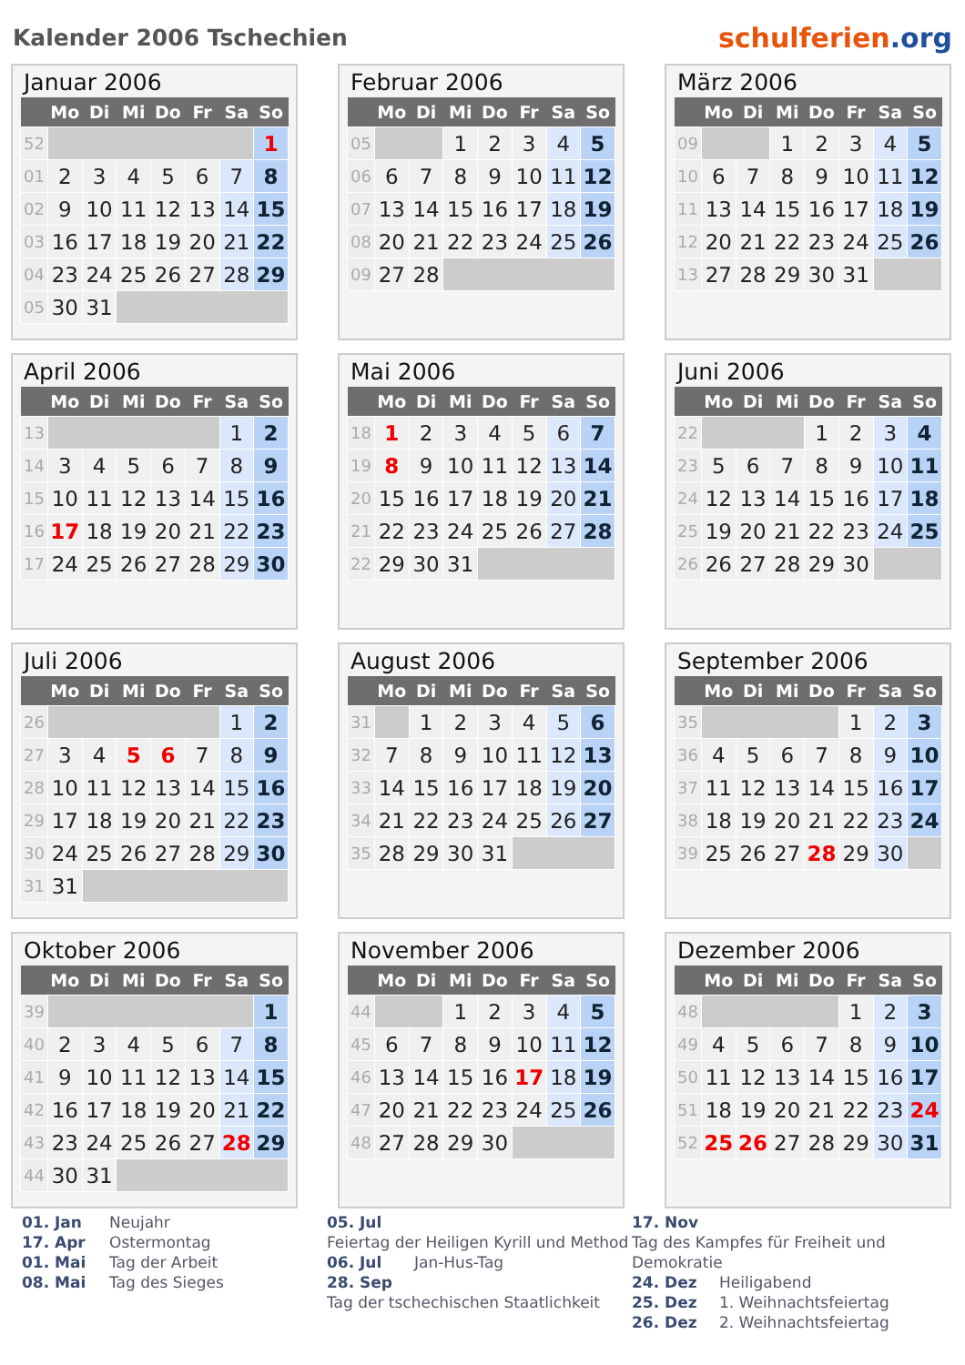Kalender 2006 Tschechien
schulferien.org
Januar 2006
| | Mo | Di | Mi | Do | Fr | Sa | So |
| --- | --- | --- | --- | --- | --- | --- | --- |
| 52 | | | | | | | 1 |
| 01 | 2 | 3 | 4 | 5 | 6 | 7 | 8 |
| 02 | 9 | 10 | 11 | 12 | 13 | 14 | 15 |
| 03 | 16 | 17 | 18 | 19 | 20 | 21 | 22 |
| 04 | 23 | 24 | 25 | 26 | 27 | 28 | 29 |
| 05 | 30 | 31 | | | | | |
Februar 2006
| | Mo | Di | Mi | Do | Fr | Sa | So |
| --- | --- | --- | --- | --- | --- | --- | --- |
| 05 | | | 1 | 2 | 3 | 4 | 5 |
| 06 | 6 | 7 | 8 | 9 | 10 | 11 | 12 |
| 07 | 13 | 14 | 15 | 16 | 17 | 18 | 19 |
| 08 | 20 | 21 | 22 | 23 | 24 | 25 | 26 |
| 09 | 27 | 28 | | | | | |
März 2006
| | Mo | Di | Mi | Do | Fr | Sa | So |
| --- | --- | --- | --- | --- | --- | --- | --- |
| 09 | | | 1 | 2 | 3 | 4 | 5 |
| 10 | 6 | 7 | 8 | 9 | 10 | 11 | 12 |
| 11 | 13 | 14 | 15 | 16 | 17 | 18 | 19 |
| 12 | 20 | 21 | 22 | 23 | 24 | 25 | 26 |
| 13 | 27 | 28 | 29 | 30 | 31 | | |
April 2006
| | Mo | Di | Mi | Do | Fr | Sa | So |
| --- | --- | --- | --- | --- | --- | --- | --- |
| 13 | | | | | | 1 | 2 |
| 14 | 3 | 4 | 5 | 6 | 7 | 8 | 9 |
| 15 | 10 | 11 | 12 | 13 | 14 | 15 | 16 |
| 16 | 17 | 18 | 19 | 20 | 21 | 22 | 23 |
| 17 | 24 | 25 | 26 | 27 | 28 | 29 | 30 |
Mai 2006
| | Mo | Di | Mi | Do | Fr | Sa | So |
| --- | --- | --- | --- | --- | --- | --- | --- |
| 18 | 1 | 2 | 3 | 4 | 5 | 6 | 7 |
| 19 | 8 | 9 | 10 | 11 | 12 | 13 | 14 |
| 20 | 15 | 16 | 17 | 18 | 19 | 20 | 21 |
| 21 | 22 | 23 | 24 | 25 | 26 | 27 | 28 |
| 22 | 29 | 30 | 31 | | | | |
Juni 2006
| | Mo | Di | Mi | Do | Fr | Sa | So |
| --- | --- | --- | --- | --- | --- | --- | --- |
| 22 | | | | 1 | 2 | 3 | 4 |
| 23 | 5 | 6 | 7 | 8 | 9 | 10 | 11 |
| 24 | 12 | 13 | 14 | 15 | 16 | 17 | 18 |
| 25 | 19 | 20 | 21 | 22 | 23 | 24 | 25 |
| 26 | 26 | 27 | 28 | 29 | 30 | | |
Juli 2006
| | Mo | Di | Mi | Do | Fr | Sa | So |
| --- | --- | --- | --- | --- | --- | --- | --- |
| 26 | | | | | | 1 | 2 |
| 27 | 3 | 4 | 5 | 6 | 7 | 8 | 9 |
| 28 | 10 | 11 | 12 | 13 | 14 | 15 | 16 |
| 29 | 17 | 18 | 19 | 20 | 21 | 22 | 23 |
| 30 | 24 | 25 | 26 | 27 | 28 | 29 | 30 |
| 31 | 31 | | | | | | |
August 2006
| | Mo | Di | Mi | Do | Fr | Sa | So |
| --- | --- | --- | --- | --- | --- | --- | --- |
| 31 | | 1 | 2 | 3 | 4 | 5 | 6 |
| 32 | 7 | 8 | 9 | 10 | 11 | 12 | 13 |
| 33 | 14 | 15 | 16 | 17 | 18 | 19 | 20 |
| 34 | 21 | 22 | 23 | 24 | 25 | 26 | 27 |
| 35 | 28 | 29 | 30 | 31 | | | |
September 2006
| | Mo | Di | Mi | Do | Fr | Sa | So |
| --- | --- | --- | --- | --- | --- | --- | --- |
| 35 | | | | | 1 | 2 | 3 |
| 36 | 4 | 5 | 6 | 7 | 8 | 9 | 10 |
| 37 | 11 | 12 | 13 | 14 | 15 | 16 | 17 |
| 38 | 18 | 19 | 20 | 21 | 22 | 23 | 24 |
| 39 | 25 | 26 | 27 | 28 | 29 | 30 | |
Oktober 2006
| | Mo | Di | Mi | Do | Fr | Sa | So |
| --- | --- | --- | --- | --- | --- | --- | --- |
| 39 | | | | | | | 1 |
| 40 | 2 | 3 | 4 | 5 | 6 | 7 | 8 |
| 41 | 9 | 10 | 11 | 12 | 13 | 14 | 15 |
| 42 | 16 | 17 | 18 | 19 | 20 | 21 | 22 |
| 43 | 23 | 24 | 25 | 26 | 27 | 28 | 29 |
| 44 | 30 | 31 | | | | | |
November 2006
| | Mo | Di | Mi | Do | Fr | Sa | So |
| --- | --- | --- | --- | --- | --- | --- | --- |
| 44 | | | 1 | 2 | 3 | 4 | 5 |
| 45 | 6 | 7 | 8 | 9 | 10 | 11 | 12 |
| 46 | 13 | 14 | 15 | 16 | 17 | 18 | 19 |
| 47 | 20 | 21 | 22 | 23 | 24 | 25 | 26 |
| 48 | 27 | 28 | 29 | 30 | | | |
Dezember 2006
| | Mo | Di | Mi | Do | Fr | Sa | So |
| --- | --- | --- | --- | --- | --- | --- | --- |
| 48 | | | | | 1 | 2 | 3 |
| 49 | 4 | 5 | 6 | 7 | 8 | 9 | 10 |
| 50 | 11 | 12 | 13 | 14 | 15 | 16 | 17 |
| 51 | 18 | 19 | 20 | 21 | 22 | 23 | 24 |
| 52 | 25 | 26 | 27 | 28 | 29 | 30 | 31 |
01. Jan Neujahr
17. Apr Ostermontag
01. Mai Tag der Arbeit
08. Mai Tag des Sieges
05. Jul
Feiertag der Heiligen Kyrill und Method
06. Jul Jan-Hus-Tag
28. Sep
Tag der tschechischen Staatlichkeit
17. Nov
Tag des Kampfes für Freiheit und Demokratie
24. Dez Heiligabend
25. Dez 1. Weihnachtsfeiertag
26. Dez 2. Weihnachtsfeiertag